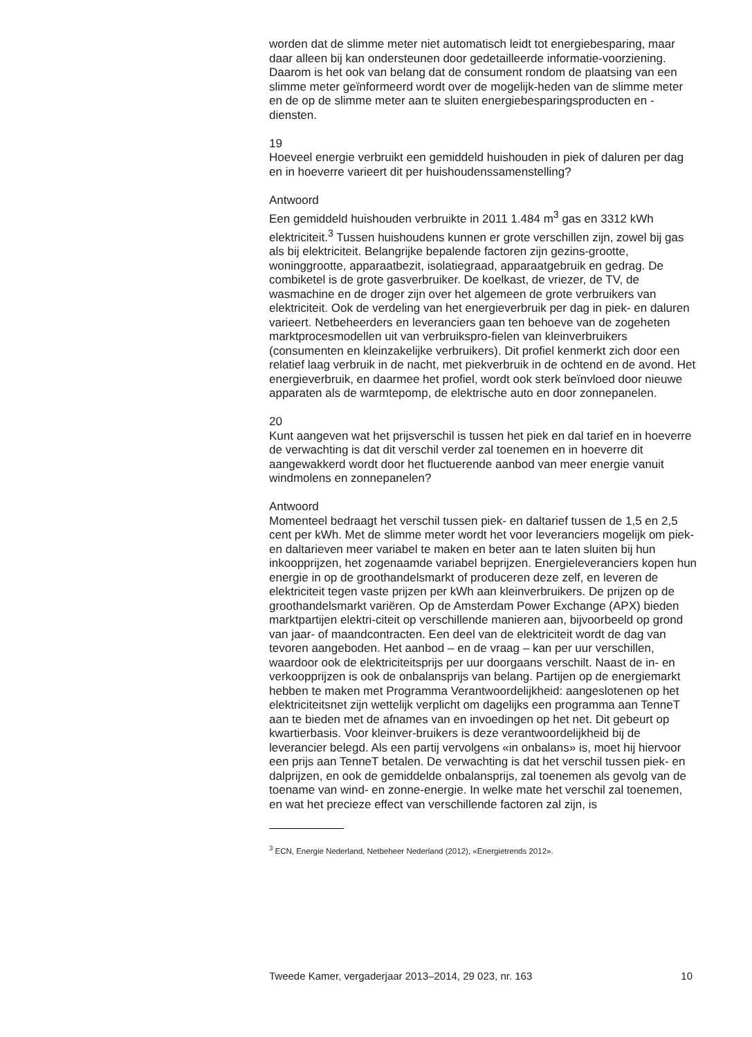worden dat de slimme meter niet automatisch leidt tot energiebesparing, maar daar alleen bij kan ondersteunen door gedetailleerde informatie-voorziening. Daarom is het ook van belang dat de consument rondom de plaatsing van een slimme meter geïnformeerd wordt over de mogelijk-heden van de slimme meter en de op de slimme meter aan te sluiten energiebesparingsproducten en -diensten.
19
Hoeveel energie verbruikt een gemiddeld huishouden in piek of daluren per dag en in hoeverre varieert dit per huishoudenssamenstelling?
Antwoord
Een gemiddeld huishouden verbruikte in 2011 1.484 m<sup>3</sup> gas en 3312 kWh elektriciteit.<sup>3</sup> Tussen huishoudens kunnen er grote verschillen zijn, zowel bij gas als bij elektriciteit. Belangrijke bepalende factoren zijn gezins-grootte, woninggrootte, apparaatbezit, isolatiegraad, apparaatgebruik en gedrag. De combiketel is de grote gasverbruiker. De koelkast, de vriezer, de TV, de wasmachine en de droger zijn over het algemeen de grote verbruikers van elektriciteit. Ook de verdeling van het energieverbruik per dag in piek- en daluren varieert. Netbeheerders en leveranciers gaan ten behoeve van de zogeheten marktprocesmodellen uit van verbruikspro-fielen van kleinverbruikers (consumenten en kleinzakelijke verbruikers). Dit profiel kenmerkt zich door een relatief laag verbruik in de nacht, met piekverbruik in de ochtend en de avond. Het energieverbruik, en daarmee het profiel, wordt ook sterk beïnvloed door nieuwe apparaten als de warmtepomp, de elektrische auto en door zonnepanelen.
20
Kunt aangeven wat het prijsverschil is tussen het piek en dal tarief en in hoeverre de verwachting is dat dit verschil verder zal toenemen en in hoeverre dit aangewakkerd wordt door het fluctuerende aanbod van meer energie vanuit windmolens en zonnepanelen?
Antwoord
Momenteel bedraagt het verschil tussen piek- en daltarief tussen de 1,5 en 2,5 cent per kWh. Met de slimme meter wordt het voor leveranciers mogelijk om piek- en daltarieven meer variabel te maken en beter aan te laten sluiten bij hun inkoopprijzen, het zogenaamde variabel beprijzen. Energieleveranciers kopen hun energie in op de groothandelsmarkt of produceren deze zelf, en leveren de elektriciteit tegen vaste prijzen per kWh aan kleinverbruikers. De prijzen op de groothandelsmarkt variëren. Op de Amsterdam Power Exchange (APX) bieden marktpartijen elektri-citeit op verschillende manieren aan, bijvoorbeeld op grond van jaar- of maandcontracten. Een deel van de elektriciteit wordt de dag van tevoren aangeboden. Het aanbod – en de vraag – kan per uur verschillen, waardoor ook de elektriciteitsprijs per uur doorgaans verschilt. Naast de in- en verkoopprijzen is ook de onbalansprijs van belang. Partijen op de energiemarkt hebben te maken met Programma Verantwoordelijkheid: aangeslotenen op het elektriciteitsnet zijn wettelijk verplicht om dagelijks een programma aan TenneT aan te bieden met de afnames van en invoedingen op het net. Dit gebeurt op kwartierbasis. Voor kleinver-bruikers is deze verantwoordelijkheid bij de leverancier belegd. Als een partij vervolgens «in onbalans» is, moet hij hiervoor een prijs aan TenneT betalen. De verwachting is dat het verschil tussen piek- en dalprijzen, en ook de gemiddelde onbalansprijs, zal toenemen als gevolg van de toename van wind- en zonne-energie. In welke mate het verschil zal toenemen, en wat het precieze effect van verschillende factoren zal zijn, is
<sup>3</sup> ECN, Energie Nederland, Netbeheer Nederland (2012), «Energietrends 2012».
Tweede Kamer, vergaderjaar 2013–2014, 29 023, nr. 163 10